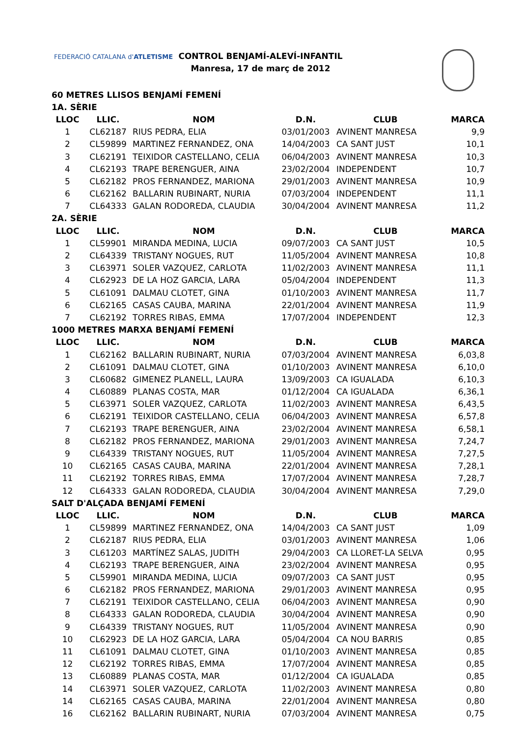FEDERACIÓ CATALANA d'ATLETISME
CONTROL BENJAMÍ-ALEVÍ-INFANTIL
Manresa, 17 de març de 2012
| 60 METRES LLISOS BENJAMÍ FEMENÍ | | | | | |
| 1A. SÈRIE | | | | | |
| LLOC | LLIC. | NOM | D.N. | CLUB | MARCA |
| 1 | CL62187 | RIUS PEDRA, ELIA | 03/01/2003 | AVINENT MANRESA | 9,9 |
| 2 | CL59899 | MARTINEZ FERNANDEZ, ONA | 14/04/2003 | CA SANT JUST | 10,1 |
| 3 | CL62191 | TEIXIDOR CASTELLANO, CELIA | 06/04/2003 | AVINENT MANRESA | 10,3 |
| 4 | CL62193 | TRAPE BERENGUER, AINA | 23/02/2004 | INDEPENDENT | 10,7 |
| 5 | CL62182 | PROS FERNANDEZ, MARIONA | 29/01/2003 | AVINENT MANRESA | 10,9 |
| 6 | CL62162 | BALLARIN RUBINART, NURIA | 07/03/2004 | INDEPENDENT | 11,1 |
| 7 | CL64333 | GALAN RODOREDA, CLAUDIA | 30/04/2004 | AVINENT MANRESA | 11,2 |
| 2A. SÈRIE | | | | | |
| LLOC | LLIC. | NOM | D.N. | CLUB | MARCA |
| 1 | CL59901 | MIRANDA MEDINA, LUCIA | 09/07/2003 | CA SANT JUST | 10,5 |
| 2 | CL64339 | TRISTANY NOGUES, RUT | 11/05/2004 | AVINENT MANRESA | 10,8 |
| 3 | CL63971 | SOLER VAZQUEZ, CARLOTA | 11/02/2003 | AVINENT MANRESA | 11,1 |
| 4 | CL62923 | DE LA HOZ GARCIA, LARA | 05/04/2004 | INDEPENDENT | 11,3 |
| 5 | CL61091 | DALMAU CLOTET, GINA | 01/10/2003 | AVINENT MANRESA | 11,7 |
| 6 | CL62165 | CASAS CAUBA, MARINA | 22/01/2004 | AVINENT MANRESA | 11,9 |
| 7 | CL62192 | TORRES RIBAS, EMMA | 17/07/2004 | INDEPENDENT | 12,3 |
| 1000 METRES MARXA BENJAMÍ FEMENÍ | | | | | |
| LLOC | LLIC. | NOM | D.N. | CLUB | MARCA |
| 1 | CL62162 | BALLARIN RUBINART, NURIA | 07/03/2004 | AVINENT MANRESA | 6,03,8 |
| 2 | CL61091 | DALMAU CLOTET, GINA | 01/10/2003 | AVINENT MANRESA | 6,10,0 |
| 3 | CL60682 | GIMENEZ PLANELL, LAURA | 13/09/2003 | CA IGUALADA | 6,10,3 |
| 4 | CL60889 | PLANAS COSTA, MAR | 01/12/2004 | CA IGUALADA | 6,36,1 |
| 5 | CL63971 | SOLER VAZQUEZ, CARLOTA | 11/02/2003 | AVINENT MANRESA | 6,43,5 |
| 6 | CL62191 | TEIXIDOR CASTELLANO, CELIA | 06/04/2003 | AVINENT MANRESA | 6,57,8 |
| 7 | CL62193 | TRAPE BERENGUER, AINA | 23/02/2004 | AVINENT MANRESA | 6,58,1 |
| 8 | CL62182 | PROS FERNANDEZ, MARIONA | 29/01/2003 | AVINENT MANRESA | 7,24,7 |
| 9 | CL64339 | TRISTANY NOGUES, RUT | 11/05/2004 | AVINENT MANRESA | 7,27,5 |
| 10 | CL62165 | CASAS CAUBA, MARINA | 22/01/2004 | AVINENT MANRESA | 7,28,1 |
| 11 | CL62192 | TORRES RIBAS, EMMA | 17/07/2004 | AVINENT MANRESA | 7,28,7 |
| 12 | CL64333 | GALAN RODOREDA, CLAUDIA | 30/04/2004 | AVINENT MANRESA | 7,29,0 |
| SALT D'ALÇADA BENJAMÍ FEMENÍ | | | | | |
| LLOC | LLIC. | NOM | D.N. | CLUB | MARCA |
| 1 | CL59899 | MARTINEZ FERNANDEZ, ONA | 14/04/2003 | CA SANT JUST | 1,09 |
| 2 | CL62187 | RIUS PEDRA, ELIA | 03/01/2003 | AVINENT MANRESA | 1,06 |
| 3 | CL61203 | MARTÍNEZ SALAS, JUDITH | 29/04/2003 | CA LLORET-LA SELVA | 0,95 |
| 4 | CL62193 | TRAPE BERENGUER, AINA | 23/02/2004 | AVINENT MANRESA | 0,95 |
| 5 | CL59901 | MIRANDA MEDINA, LUCIA | 09/07/2003 | CA SANT JUST | 0,95 |
| 6 | CL62182 | PROS FERNANDEZ, MARIONA | 29/01/2003 | AVINENT MANRESA | 0,95 |
| 7 | CL62191 | TEIXIDOR CASTELLANO, CELIA | 06/04/2003 | AVINENT MANRESA | 0,90 |
| 8 | CL64333 | GALAN RODOREDA, CLAUDIA | 30/04/2004 | AVINENT MANRESA | 0,90 |
| 9 | CL64339 | TRISTANY NOGUES, RUT | 11/05/2004 | AVINENT MANRESA | 0,90 |
| 10 | CL62923 | DE LA HOZ GARCIA, LARA | 05/04/2004 | CA NOU BARRIS | 0,85 |
| 11 | CL61091 | DALMAU CLOTET, GINA | 01/10/2003 | AVINENT MANRESA | 0,85 |
| 12 | CL62192 | TORRES RIBAS, EMMA | 17/07/2004 | AVINENT MANRESA | 0,85 |
| 13 | CL60889 | PLANAS COSTA, MAR | 01/12/2004 | CA IGUALADA | 0,85 |
| 14 | CL63971 | SOLER VAZQUEZ, CARLOTA | 11/02/2003 | AVINENT MANRESA | 0,80 |
| 14 | CL62165 | CASAS CAUBA, MARINA | 22/01/2004 | AVINENT MANRESA | 0,80 |
| 16 | CL62162 | BALLARIN RUBINART, NURIA | 07/03/2004 | AVINENT MANRESA | 0,75 |